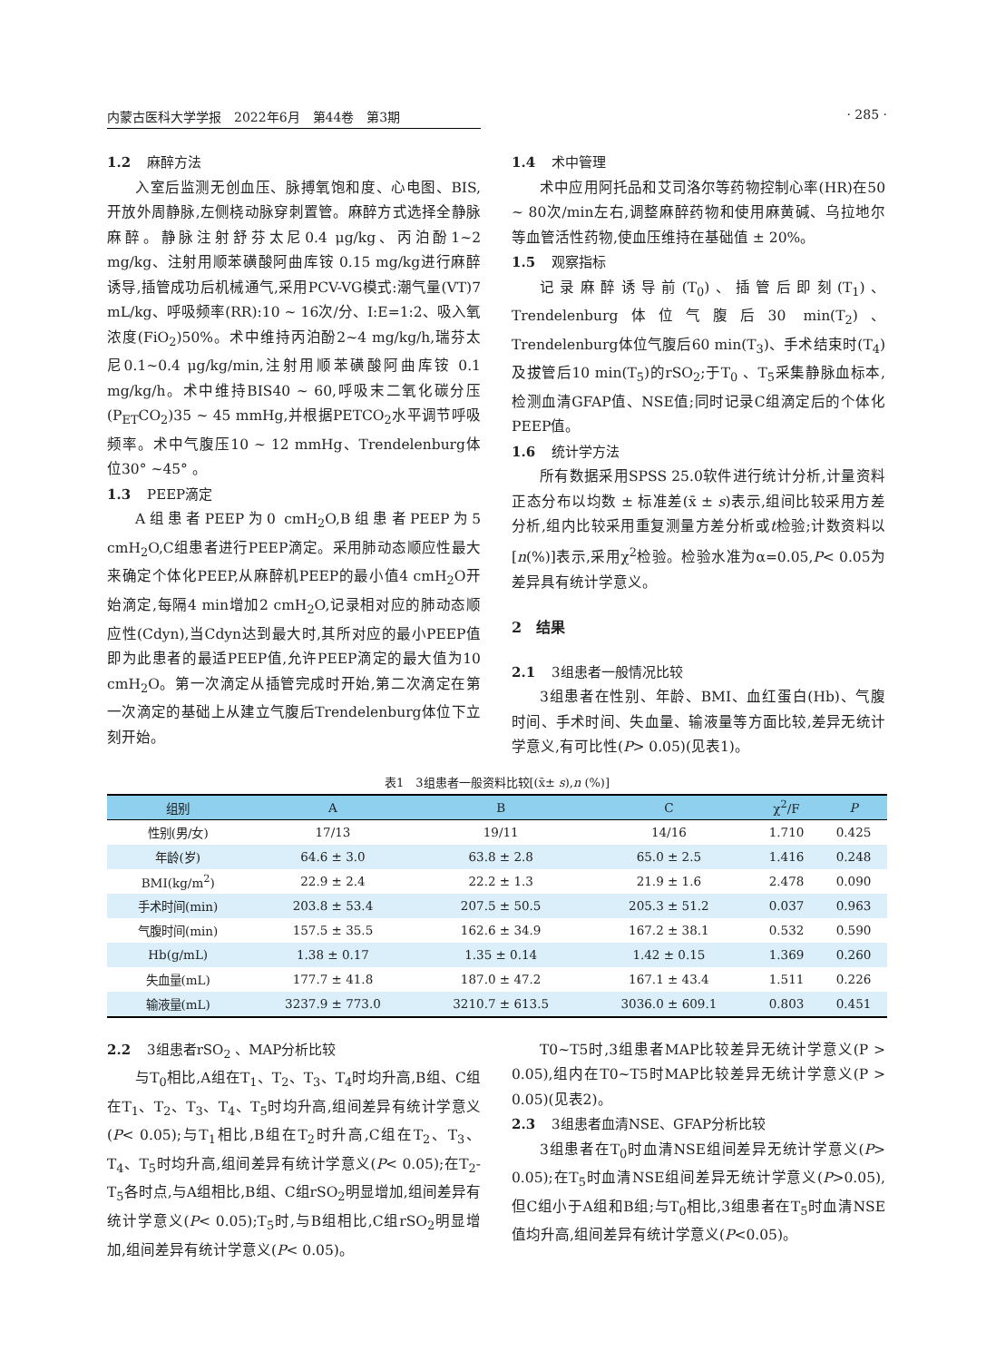内蒙古医科大学学报　2022年6月　第44卷　第3期 · 285 ·
1.2 麻醉方法
入室后监测无创血压、脉搏氧饱和度、心电图、BIS,开放外周静脉,左侧桡动脉穿刺置管。麻醉方式选择全静脉麻醉。静脉注射舒芬太尼0.4 μg/kg、丙泊酚1~2 mg/kg、注射用顺苯磺酸阿曲库铵 0.15 mg/kg进行麻醉诱导,插管成功后机械通气,采用PCV-VG模式:潮气量(VT)7 mL/kg、呼吸频率(RR):10 ~ 16次/分、I:E=1:2、吸入氧浓度(FiO<sub>2</sub>)50%。术中维持丙泊酚2~4 mg/kg/h,瑞芬太尼0.1~0.4 μg/kg/min,注射用顺苯磺酸阿曲库铵 0.1 mg/kg/h。术中维持BIS40 ~ 60,呼吸末二氧化碳分压(P<sub>ET</sub>CO<sub>2</sub>)35 ~ 45 mmHg,并根据PETCO<sub>2</sub>水平调节呼吸频率。术中气腹压10 ~ 12 mmHg、Trendelenburg体位30° ~45° 。
1.3 PEEP滴定
A组患者PEEP为0 cmH<sub>2</sub>O,B组患者PEEP为5 cmH<sub>2</sub>O,C组患者进行PEEP滴定。采用肺动态顺应性最大来确定个体化PEEP,从麻醉机PEEP的最小值4 cmH<sub>2</sub>O开始滴定,每隔4 min增加2 cmH<sub>2</sub>O,记录相对应的肺动态顺应性(Cdyn),当Cdyn达到最大时,其所对应的最小PEEP值即为此患者的最适PEEP值,允许PEEP滴定的最大值为10 cmH<sub>2</sub>O。第一次滴定从插管完成时开始,第二次滴定在第一次滴定的基础上从建立气腹后Trendelenburg体位下立刻开始。
1.4 术中管理
术中应用阿托品和艾司洛尔等药物控制心率(HR)在50 ~ 80次/min左右,调整麻醉药物和使用麻黄碱、乌拉地尔等血管活性药物,使血压维持在基础值 ± 20%。
1.5 观察指标
记录麻醉诱导前(T<sub>0</sub>)、插管后即刻(T<sub>1</sub>)、Trendelenburg体位气腹后30 min(T<sub>2</sub>)、Trendelenburg体位气腹后60 min(T<sub>3</sub>)、手术结束时(T<sub>4</sub>)及拔管后10 min(T<sub>5</sub>)的rSO<sub>2</sub>;于T<sub>0</sub> 、T<sub>5</sub>采集静脉血标本,检测血清GFAP值、NSE值;同时记录C组滴定后的个体化PEEP值。
1.6 统计学方法
所有数据采用SPSS 25.0软件进行统计分析,计量资料正态分布以均数 ± 标准差(x̄ ± s)表示,组间比较采用方差分析,组内比较采用重复测量方差分析或t检验;计数资料以[n(%)]表示,采用χ<sup>2</sup>检验。检验水准为α=0.05,P< 0.05为差异具有统计学意义。
2　结果
2.1 3组患者一般情况比较
3组患者在性别、年龄、BMI、血红蛋白(Hb)、气腹时间、手术时间、失血量、输液量等方面比较,差异无统计学意义,有可比性(P> 0.05)(见表1)。
表1　3组患者一般资料比较[(x̄± s),n (%)]
| 组别 | A | B | C | χ<sup>2</sup>/F | P |
| --- | --- | --- | --- | --- | --- |
| 性别(男/女) | 17/13 | 19/11 | 14/16 | 1.710 | 0.425 |
| 年龄(岁) | 64.6 ± 3.0 | 63.8 ± 2.8 | 65.0 ± 2.5 | 1.416 | 0.248 |
| BMI(kg/m<sup>2</sup>) | 22.9 ± 2.4 | 22.2 ± 1.3 | 21.9 ± 1.6 | 2.478 | 0.090 |
| 手术时间(min) | 203.8 ± 53.4 | 207.5 ± 50.5 | 205.3 ± 51.2 | 0.037 | 0.963 |
| 气腹时间(min) | 157.5 ± 35.5 | 162.6 ± 34.9 | 167.2 ± 38.1 | 0.532 | 0.590 |
| Hb(g/mL) | 1.38 ± 0.17 | 1.35 ± 0.14 | 1.42 ± 0.15 | 1.369 | 0.260 |
| 失血量(mL) | 177.7 ± 41.8 | 187.0 ± 47.2 | 167.1 ± 43.4 | 1.511 | 0.226 |
| 输液量(mL) | 3237.9 ± 773.0 | 3210.7 ± 613.5 | 3036.0 ± 609.1 | 0.803 | 0.451 |
2.2 3组患者rSO<sub>2</sub> 、MAP分析比较
与T<sub>0</sub>相比,A组在T<sub>1</sub>、T<sub>2</sub>、T<sub>3</sub>、T<sub>4</sub>时均升高,B组、C组在T<sub>1</sub>、T<sub>2</sub>、T<sub>3</sub>、T<sub>4</sub>、T<sub>5</sub>时均升高,组间差异有统计学意义(P< 0.05);与T<sub>1</sub>相比,B组在T<sub>2</sub>时升高,C组在T<sub>2</sub>、T<sub>3</sub>、T<sub>4</sub>、T<sub>5</sub>时均升高,组间差异有统计学意义(P< 0.05);在T<sub>2</sub>-T<sub>5</sub>各时点,与A组相比,B组、C组rSO<sub>2</sub>明显增加,组间差异有统计学意义(P< 0.05);T<sub>5</sub>时,与B组相比,C组rSO<sub>2</sub>明显增加,组间差异有统计学意义(P< 0.05)。
T0~T5时,3组患者MAP比较差异无统计学意义(P > 0.05),组内在T0~T5时MAP比较差异无统计学意义(P > 0.05)(见表2)。
2.3 3组患者血清NSE、GFAP分析比较
3组患者在T<sub>0</sub>时血清NSE组间差异无统计学意义(P> 0.05);在T<sub>5</sub>时血清NSE组间差异无统计学意义(P>0.05),但C组小于A组和B组;与T<sub>0</sub>相比,3组患者在T<sub>5</sub>时血清NSE值均升高,组间差异有统计学意义(P<0.05)。